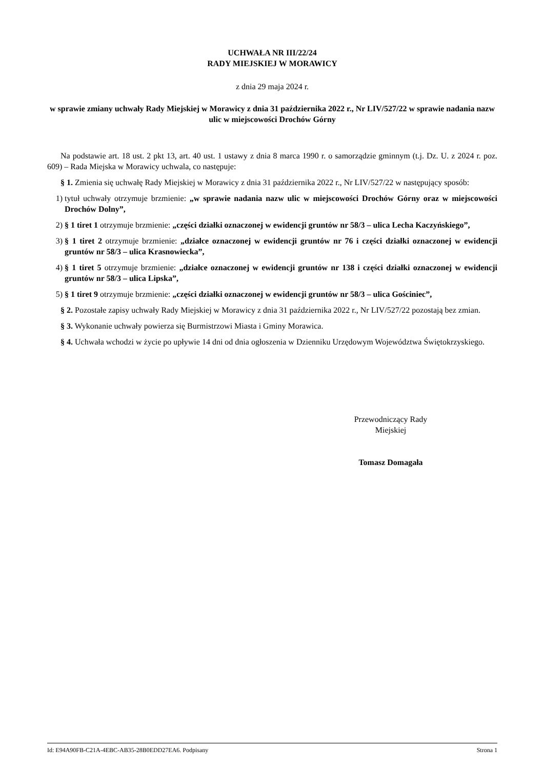UCHWAŁA NR III/22/24
RADY MIEJSKIEJ W MORAWICY
z dnia 29 maja 2024 r.
w sprawie zmiany uchwały Rady Miejskiej w Morawicy z dnia 31 października 2022 r., Nr LIV/527/22 w sprawie nadania nazw ulic w miejscowości Drochów Górny
Na podstawie art. 18 ust. 2 pkt 13, art. 40 ust. 1 ustawy z dnia 8 marca 1990 r. o samorządzie gminnym (t.j. Dz. U. z 2024 r. poz. 609) – Rada Miejska w Morawicy uchwala, co następuje:
§ 1. Zmienia się uchwałę Rady Miejskiej w Morawicy z dnia 31 października 2022 r., Nr LIV/527/22 w następujący sposób:
1) tytuł uchwały otrzymuje brzmienie: „w sprawie nadania nazw ulic w miejscowości Drochów Górny oraz w miejscowości Drochów Dolny”,
2) § 1 tiret 1 otrzymuje brzmienie: „części działki oznaczonej w ewidencji gruntów nr 58/3 – ulica Lecha Kaczyńskiego”,
3) § 1 tiret 2 otrzymuje brzmienie: „działce oznaczonej w ewidencji gruntów nr 76 i części działki oznaczonej w ewidencji gruntów nr 58/3 – ulica Krasnowiecka”,
4) § 1 tiret 5 otrzymuje brzmienie: „działce oznaczonej w ewidencji gruntów nr 138 i części działki oznaczonej w ewidencji gruntów nr 58/3 – ulica Lipska”,
5) § 1 tiret 9 otrzymuje brzmienie: „części działki oznaczonej w ewidencji gruntów nr 58/3 – ulica Gościniec”,
§ 2. Pozostałe zapisy uchwały Rady Miejskiej w Morawicy z dnia 31 października 2022 r., Nr LIV/527/22 pozostają bez zmian.
§ 3. Wykonanie uchwały powierza się Burmistrzowi Miasta i Gminy Morawica.
§ 4. Uchwała wchodzi w życie po upływie 14 dni od dnia ogłoszenia w Dzienniku Urzędowym Województwa Świętokrzyskiego.
Przewodniczący Rady
Miejskiej
Tomasz Domagała
Id: E94A90FB-C21A-4EBC-AB35-28B0EDD27EA6. Podpisany Strona 1